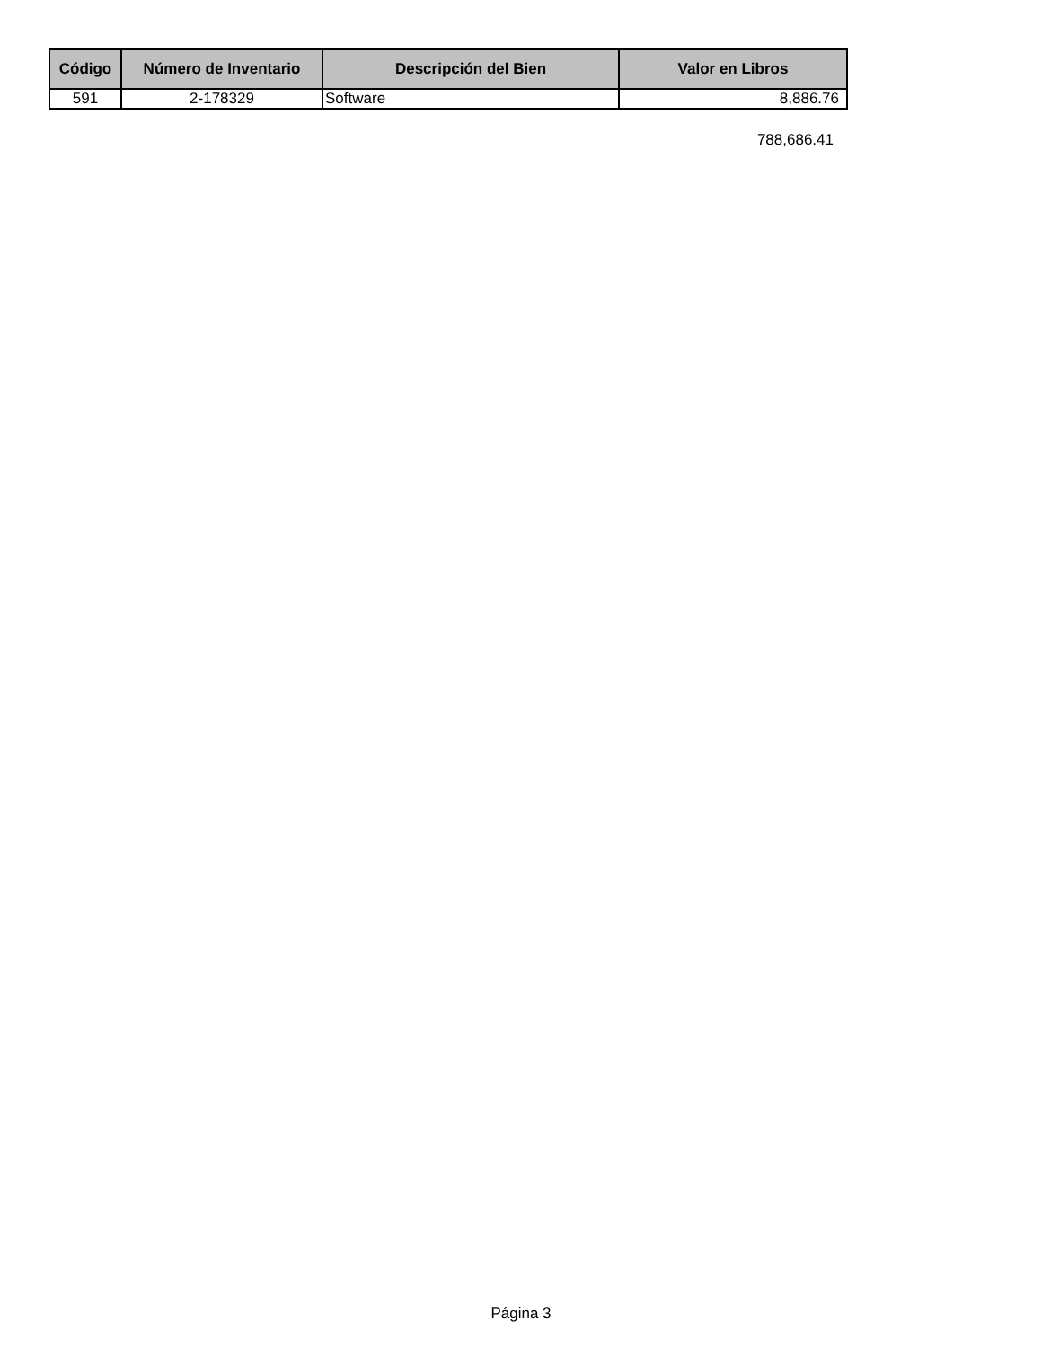| Código | Número de Inventario | Descripción del Bien | Valor en Libros |
| --- | --- | --- | --- |
| 591 | 2-178329 | Software | 8,886.76 |
788,686.41
Página 3